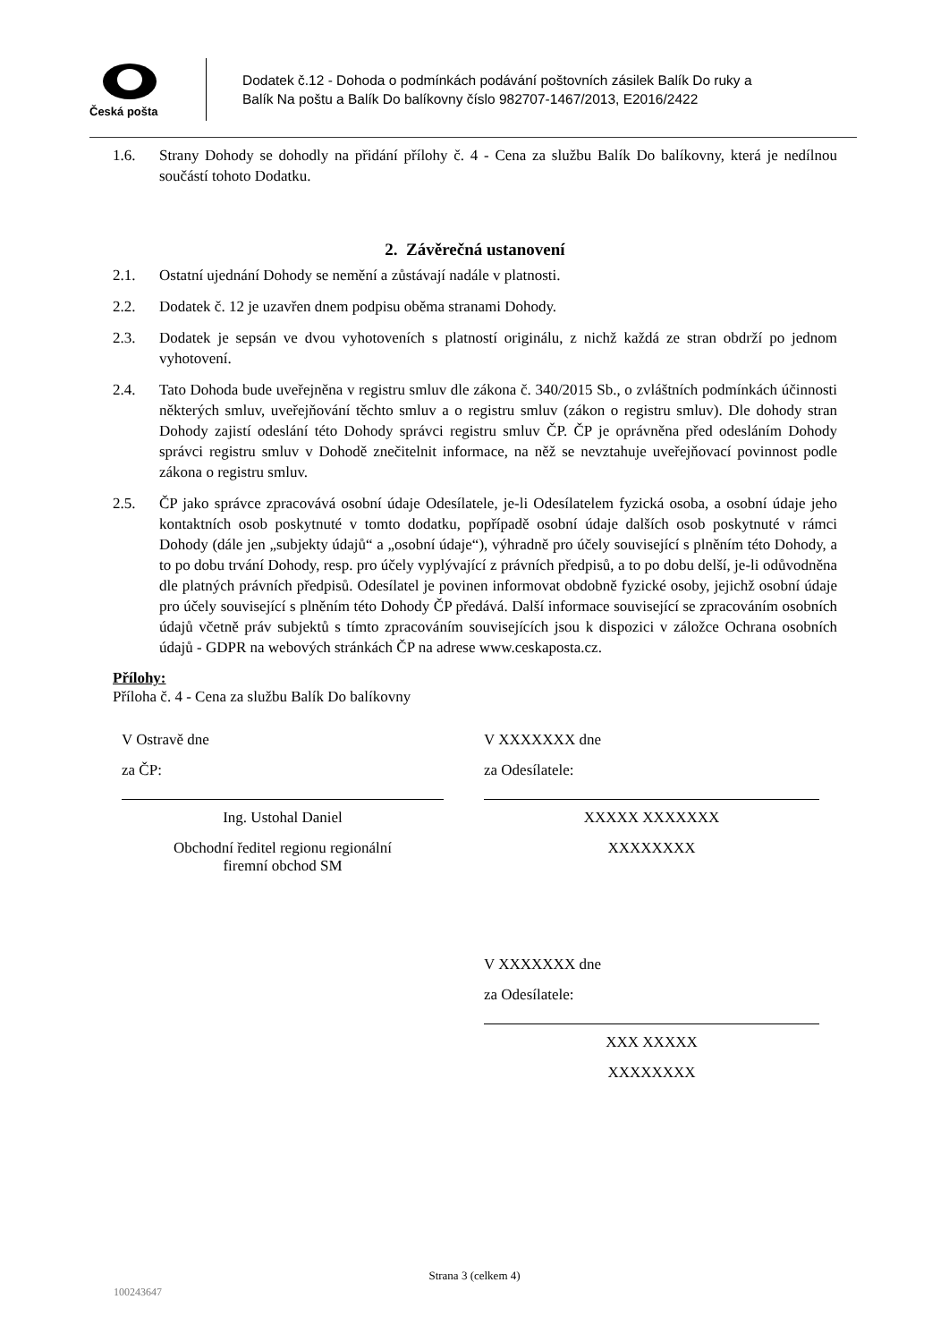Česká pošta
Dodatek č.12 - Dohoda o podmínkách podávání poštovních zásilek Balík Do ruky a
Balík Na poštu a Balík Do balíkovny číslo 982707-1467/2013, E2016/2422
1.6. Strany Dohody se dohodly na přidání přílohy č. 4 - Cena za službu Balík Do balíkovny, která je nedílnou součástí tohoto Dodatku.
2. Závěrečná ustanovení
2.1. Ostatní ujednání Dohody se nemění a zůstávají nadále v platnosti.
2.2. Dodatek č. 12 je uzavřen dnem podpisu oběma stranami Dohody.
2.3. Dodatek je sepsán ve dvou vyhotoveních s platností originálu, z nichž každá ze stran obdrží po jednom vyhotovení.
2.4. Tato Dohoda bude uveřejněna v registru smluv dle zákona č. 340/2015 Sb., o zvláštních podmínkách účinnosti některých smluv, uveřejňování těchto smluv a o registru smluv (zákon o registru smluv). Dle dohody stran Dohody zajistí odeslání této Dohody správci registru smluv ČP. ČP je oprávněna před odesláním Dohody správci registru smluv v Dohodě znečitelnit informace, na něž se nevztahuje uveřejňovací povinnost podle zákona o registru smluv.
2.5. ČP jako správce zpracovává osobní údaje Odesílatele, je-li Odesílatelem fyzická osoba, a osobní údaje jeho kontaktních osob poskytnuté v tomto dodatku, popřípadě osobní údaje dalších osob poskytnuté v rámci Dohody (dále jen „subjekty údajů“ a „osobní údaje“), výhradně pro účely související s plněním této Dohody, a to po dobu trvání Dohody, resp. pro účely vyplývající z právních předpisů, a to po dobu delší, je-li odůvodněna dle platných právních předpisů. Odesílatel je povinen informovat obdobně fyzické osoby, jejichž osobní údaje pro účely související s plněním této Dohody ČP předává. Další informace související se zpracováním osobních údajů včetně práv subjektů s tímto zpracováním souvisejících jsou k dispozici v záložce Ochrana osobních údajů - GDPR na webových stránkách ČP na adrese www.ceskaposta.cz.
Přílohy:
Příloha č. 4 - Cena za službu Balík Do balíkovny
V Ostravě dne
za ČP:
Ing. Ustohal Daniel
Obchodní ředitel regionu regionální
firemní obchod SM
V XXXXXXX dne
za Odesílatele:
XXXXX XXXXXXX
XXXXXXXX
V XXXXXXX dne
za Odesílatele:
XXX XXXXX
XXXXXXXX
Strana 3 (celkem 4)
100243647